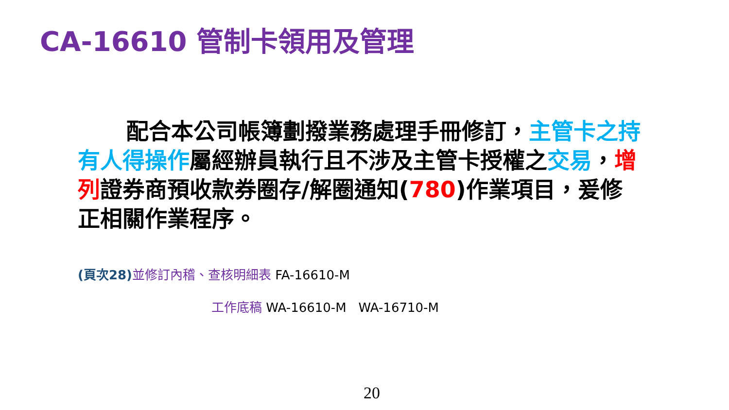CA-16610 管制卡領用及管理
配合本公司帳簿劃撥業務處理手冊修訂，主管卡之持有人得操作屬經辦員執行且不涉及主管卡授權之交易，增列證券商預收款券圈存/解圈通知(780)作業項目，爰修正相關作業程序。
(頁次28) 並修訂內稽、查核明細表 FA-16610-M
工作底稿 WA-16610-M WA-16710-M
20